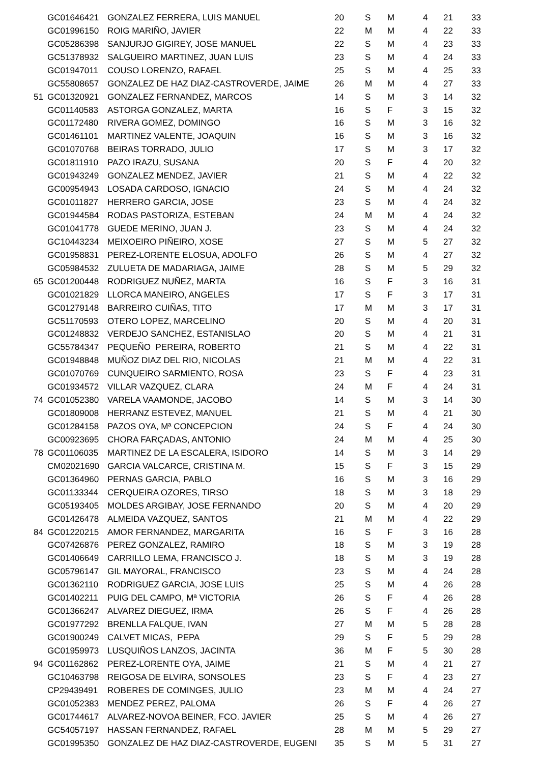| | GC01646421 | GONZALEZ FERRERA, LUIS MANUEL | 20 | S | M | 4 | 21 | 33 |
| | GC01996150 | ROIG MARIÑO, JAVIER | 22 | M | M | 4 | 22 | 33 |
| | GC05286398 | SANJURJO GIGIREY, JOSE MANUEL | 22 | S | M | 4 | 23 | 33 |
| | GC51378932 | SALGUEIRO MARTINEZ, JUAN LUIS | 23 | S | M | 4 | 24 | 33 |
| | GC01947011 | COUSO LORENZO, RAFAEL | 25 | S | M | 4 | 25 | 33 |
| | GC55808657 | GONZALEZ DE HAZ DIAZ-CASTROVERDE, JAIME | 26 | M | M | 4 | 27 | 33 |
| 51 | GC01320921 | GONZALEZ FERNANDEZ, MARCOS | 14 | S | M | 3 | 14 | 32 |
| | GC01140583 | ASTORGA GONZALEZ, MARTA | 16 | S | F | 3 | 15 | 32 |
| | GC01172480 | RIVERA GOMEZ, DOMINGO | 16 | S | M | 3 | 16 | 32 |
| | GC01461101 | MARTINEZ VALENTE, JOAQUIN | 16 | S | M | 3 | 16 | 32 |
| | GC01070768 | BEIRAS TORRADO, JULIO | 17 | S | M | 3 | 17 | 32 |
| | GC01811910 | PAZO IRAZU, SUSANA | 20 | S | F | 4 | 20 | 32 |
| | GC01943249 | GONZALEZ MENDEZ, JAVIER | 21 | S | M | 4 | 22 | 32 |
| | GC00954943 | LOSADA CARDOSO, IGNACIO | 24 | S | M | 4 | 24 | 32 |
| | GC01011827 | HERRERO GARCIA, JOSE | 23 | S | M | 4 | 24 | 32 |
| | GC01944584 | RODAS PASTORIZA, ESTEBAN | 24 | M | M | 4 | 24 | 32 |
| | GC01041778 | GUEDE MERINO, JUAN J. | 23 | S | M | 4 | 24 | 32 |
| | GC10443234 | MEIXOEIRO PIÑEIRO, XOSE | 27 | S | M | 5 | 27 | 32 |
| | GC01958831 | PEREZ-LORENTE ELOSUA, ADOLFO | 26 | S | M | 4 | 27 | 32 |
| | GC05984532 | ZULUETA DE MADARIAGA, JAIME | 28 | S | M | 5 | 29 | 32 |
| 65 | GC01200448 | RODRIGUEZ NUÑEZ, MARTA | 16 | S | F | 3 | 16 | 31 |
| | GC01021829 | LLORCA MANEIRO, ANGELES | 17 | S | F | 3 | 17 | 31 |
| | GC01279148 | BARREIRO CUIÑAS, TITO | 17 | M | M | 3 | 17 | 31 |
| | GC51170593 | OTERO LOPEZ, MARCELINO | 20 | S | M | 4 | 20 | 31 |
| | GC01248832 | VERDEJO SANCHEZ, ESTANISLAO | 20 | S | M | 4 | 21 | 31 |
| | GC55784347 | PEQUEÑO PEREIRA, ROBERTO | 21 | S | M | 4 | 22 | 31 |
| | GC01948848 | MUÑOZ DIAZ DEL RIO, NICOLAS | 21 | M | M | 4 | 22 | 31 |
| | GC01070769 | CUNQUEIRO SARMIENTO, ROSA | 23 | S | F | 4 | 23 | 31 |
| | GC01934572 | VILLAR VAZQUEZ, CLARA | 24 | M | F | 4 | 24 | 31 |
| 74 | GC01052380 | VARELA VAAMONDE, JACOBO | 14 | S | M | 3 | 14 | 30 |
| | GC01809008 | HERRANZ ESTEVEZ, MANUEL | 21 | S | M | 4 | 21 | 30 |
| | GC01284158 | PAZOS OYA, Mª CONCEPCION | 24 | S | F | 4 | 24 | 30 |
| | GC00923695 | CHORA FARÇADAS, ANTONIO | 24 | M | M | 4 | 25 | 30 |
| 78 | GC01106035 | MARTINEZ DE LA ESCALERA, ISIDORO | 14 | S | M | 3 | 14 | 29 |
| | CM02021690 | GARCIA VALCARCE, CRISTINA M. | 15 | S | F | 3 | 15 | 29 |
| | GC01364960 | PERNAS GARCIA, PABLO | 16 | S | M | 3 | 16 | 29 |
| | GC01133344 | CERQUEIRA OZORES, TIRSO | 18 | S | M | 3 | 18 | 29 |
| | GC05193405 | MOLDES ARGIBAY, JOSE FERNANDO | 20 | S | M | 4 | 20 | 29 |
| | GC01426478 | ALMEIDA VAZQUEZ, SANTOS | 21 | M | M | 4 | 22 | 29 |
| 84 | GC01220215 | AMOR FERNANDEZ, MARGARITA | 16 | S | F | 3 | 16 | 28 |
| | GC07426876 | PEREZ GONZALEZ, RAMIRO | 18 | S | M | 3 | 19 | 28 |
| | GC01406649 | CARRILLO LEMA, FRANCISCO J. | 18 | S | M | 3 | 19 | 28 |
| | GC05796147 | GIL MAYORAL, FRANCISCO | 23 | S | M | 4 | 24 | 28 |
| | GC01362110 | RODRIGUEZ GARCIA, JOSE LUIS | 25 | S | M | 4 | 26 | 28 |
| | GC01402211 | PUIG DEL CAMPO, Mª VICTORIA | 26 | S | F | 4 | 26 | 28 |
| | GC01366247 | ALVAREZ DIEGUEZ, IRMA | 26 | S | F | 4 | 26 | 28 |
| | GC01977292 | BRENLLA FALQUE, IVAN | 27 | M | M | 5 | 28 | 28 |
| | GC01900249 | CALVET MICAS, PEPA | 29 | S | F | 5 | 29 | 28 |
| | GC01959973 | LUSQUIÑOS LANZOS, JACINTA | 36 | M | F | 5 | 30 | 28 |
| 94 | GC01162862 | PEREZ-LORENTE OYA, JAIME | 21 | S | M | 4 | 21 | 27 |
| | GC10463798 | REIGOSA DE ELVIRA, SONSOLES | 23 | S | F | 4 | 23 | 27 |
| | CP29439491 | ROBERES DE COMINGES, JULIO | 23 | M | M | 4 | 24 | 27 |
| | GC01052383 | MENDEZ PEREZ, PALOMA | 26 | S | F | 4 | 26 | 27 |
| | GC01744617 | ALVAREZ-NOVOA BEINER, FCO. JAVIER | 25 | S | M | 4 | 26 | 27 |
| | GC54057197 | HASSAN FERNANDEZ, RAFAEL | 28 | M | M | 5 | 29 | 27 |
| | GC01995350 | GONZALEZ DE HAZ DIAZ-CASTROVERDE, EUGENI | 35 | S | M | 5 | 31 | 27 |